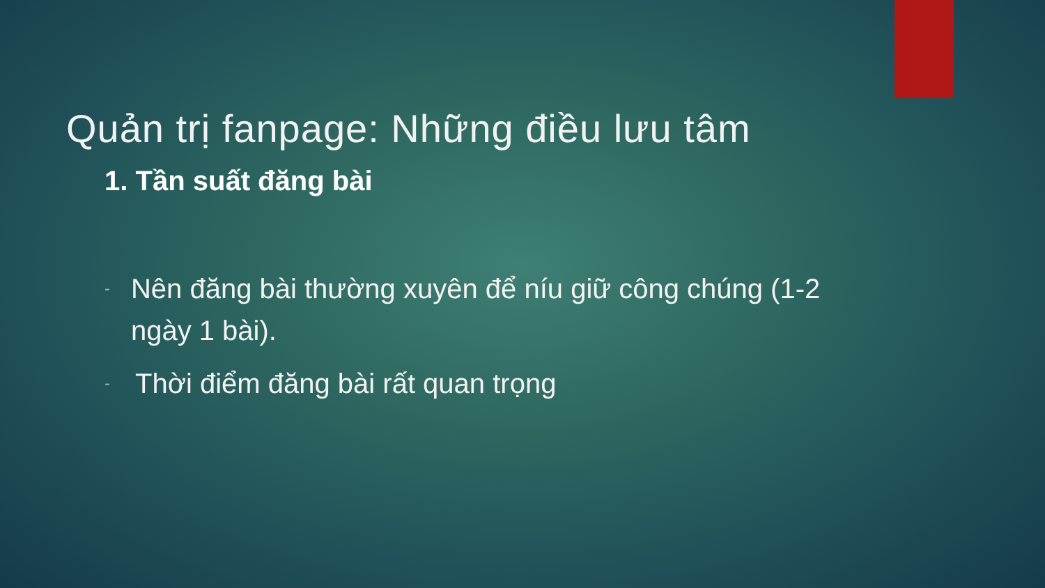Quản trị fanpage: Những điều lưu tâm
1. Tần suất đăng bài
- Nên đăng bài thường xuyên để níu giữ công chúng (1-2 ngày 1 bài).
- Thời điểm đăng bài rất quan trọng